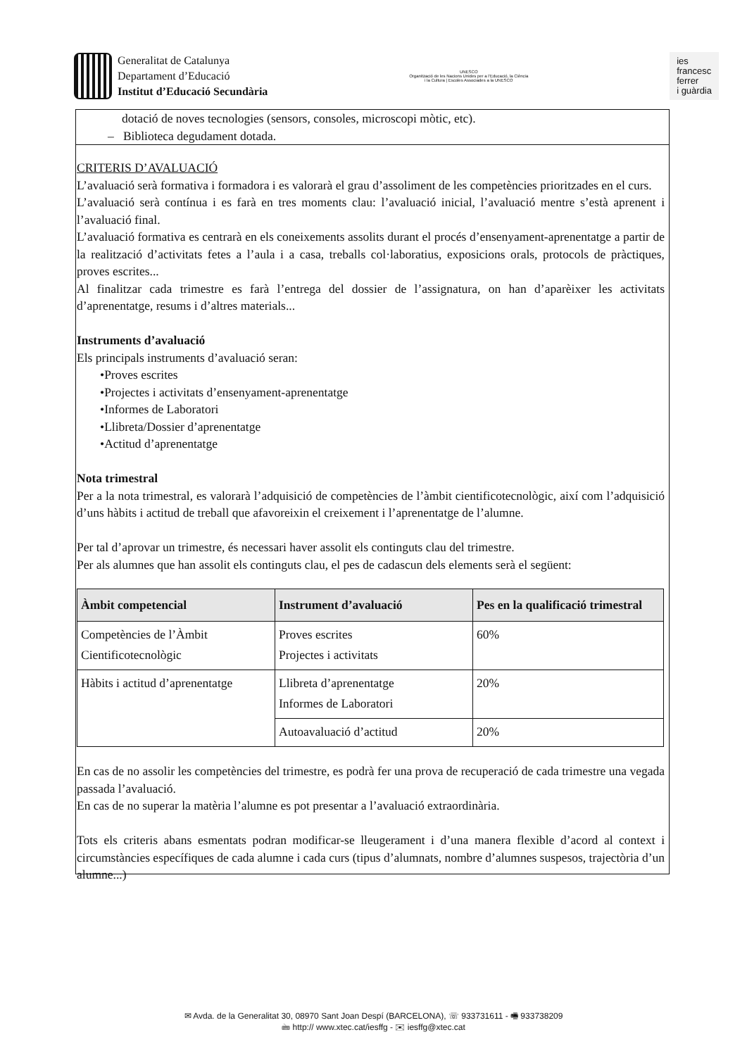Generalitat de Catalunya
Departament d’Educació
Institut d’Educació Secundària
UNESCO
Organització de les Nacions Unides per a l’Educació, la Ciència i la Cultura | Escoles Associades a la UNESCO
ies
francesc
ferrer
i guàrdia
dotació de noves tecnologies (sensors, consoles, microscopi mòtic, etc).
– Biblioteca degudament dotada.
CRITERIS D’AVALUACIÓ
L’avaluació serà formativa i formadora i es valorarà el grau d’assoliment de les competències prioritzades en el curs.
L’avaluació serà contínua i es farà en tres moments clau: l’avaluació inicial, l’avaluació mentre s’està aprenent i l’avaluació final.
L’avaluació formativa es centrarà en els coneixements assolits durant el procés d’ensenyament-aprenentatge a partir de la realització d’activitats fetes a l’aula i a casa, treballs col·laboratius, exposicions orals, protocols de pràctiques, proves escrites...
Al finalitzar cada trimestre es farà l’entrega del dossier de l’assignatura, on han d’aparèixer les activitats d’aprenentatge, resums i d’altres materials...
Instruments d’avaluació
Els principals instruments d’avaluació seran:
•Proves escrites
•Projectes i activitats d’ensenyament-aprenentatge
•Informes de Laboratori
•Llibreta/Dossier d’aprenentatge
•Actitud d’aprenentatge
Nota trimestral
Per a la nota trimestral, es valorarà l’adquisició de competències de l’àmbit cientificotecnològic, així com l’adquisició d’uns hàbits i actitud de treball que afavoreixin el creixement i l’aprenentatge de l’alumne.
Per tal d’aprovar un trimestre, és necessari haver assolit els continguts clau del trimestre.
Per als alumnes que han assolit els continguts clau, el pes de cadascun dels elements serà el següent:
| Àmbit competencial | Instrument d’avaluació | Pes en la qualificació trimestral |
| --- | --- | --- |
| Competències de l’Àmbit Cientificotecnològic | Proves escrites Projectes i activitats | 60% |
| Hàbits i actitud d’aprenentatge | Llibreta d’aprenentatge Informes de Laboratori | 20% |
| | Autoavaluació d’actitud | 20% |
En cas de no assolir les competències del trimestre, es podrà fer una prova de recuperació de cada trimestre una vegada passada l’avaluació.
En cas de no superar la matèria l’alumne es pot presentar a l’avaluació extraordinària.
Tots els criteris abans esmentats podran modificar-se lleugerament i d’una manera flexible d’acord al context i circumstàncies específiques de cada alumne i cada curs (tipus d’alumnats, nombre d’alumnes suspesos, trajectòria d’un alumne...)
✉ Avda. de la Generalitat 30, 08970 Sant Joan Despí (BARCELONA), ☏ 933731611 - 🖷 933738209
🖮 http:// www.xtec.cat/iesffg - ✉ iesffg@xtec.cat